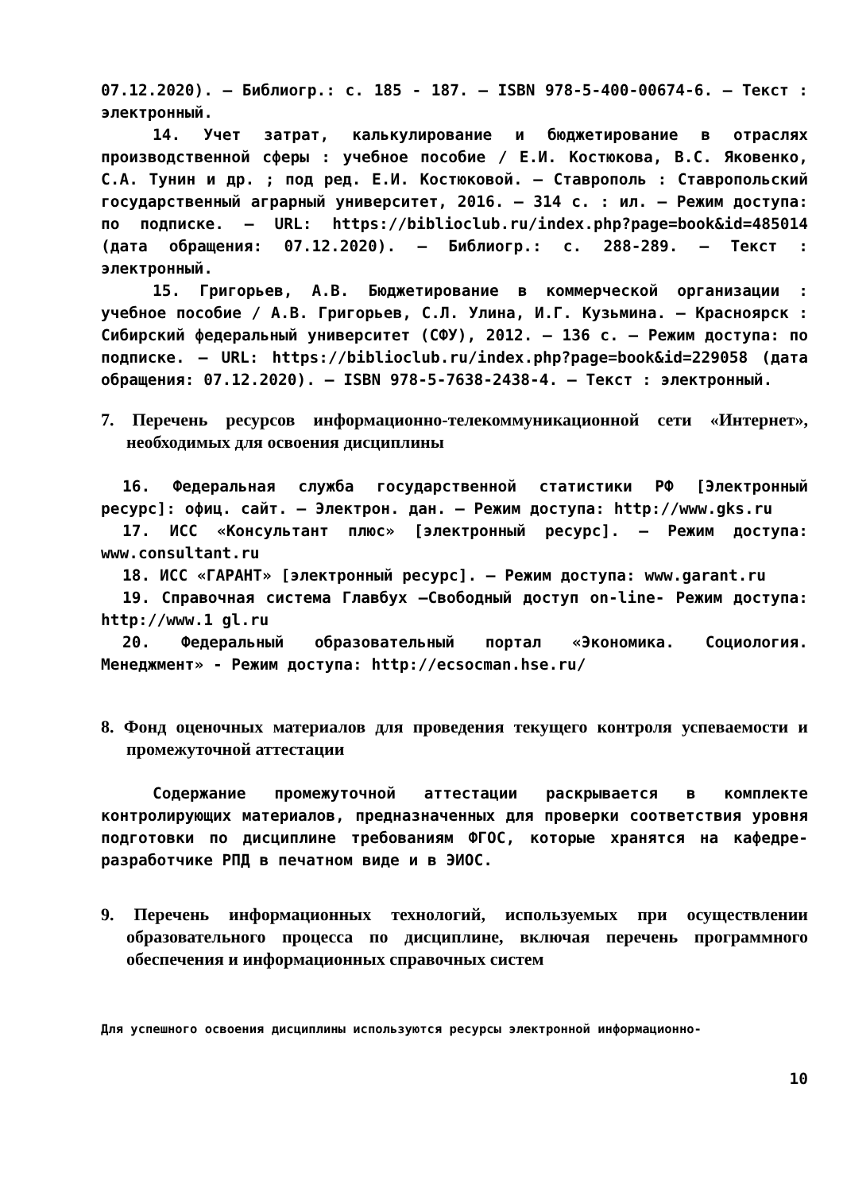07.12.2020). – Библиогр.: с. 185 - 187. – ISBN 978-5-400-00674-6. – Текст : электронный.
14. Учет затрат, калькулирование и бюджетирование в отраслях производственной сферы : учебное пособие / Е.И. Костюкова, В.С. Яковенко, С.А. Тунин и др. ; под ред. Е.И. Костюковой. – Ставрополь : Ставропольский государственный аграрный университет, 2016. – 314 с. : ил. – Режим доступа: по подписке. – URL: https://biblioclub.ru/index.php?page=book&id=485014 (дата обращения: 07.12.2020). – Библиогр.: с. 288-289. – Текст : электронный.
15. Григорьев, А.В. Бюджетирование в коммерческой организации : учебное пособие / А.В. Григорьев, С.Л. Улина, И.Г. Кузьмина. – Красноярск : Сибирский федеральный университет (СФУ), 2012. – 136 с. – Режим доступа: по подписке. – URL: https://biblioclub.ru/index.php?page=book&id=229058 (дата обращения: 07.12.2020). – ISBN 978-5-7638-2438-4. – Текст : электронный.
7. Перечень ресурсов информационно-телекоммуникационной сети «Интернет», необходимых для освоения дисциплины
16. Федеральная служба государственной статистики РФ [Электронный ресурс]: офиц. сайт. – Электрон. дан. – Режим доступа: http://www.gks.ru
17. ИСС «Консультант плюс» [электронный ресурс]. – Режим доступа: www.consultant.ru
18. ИСС «ГАРАНТ» [электронный ресурс]. – Режим доступа: www.garant.ru
19. Справочная система Главбух –Свободный доступ on-line- Режим доступа: http://www.1 gl.ru
20. Федеральный образовательный портал «Экономика. Социология. Менеджмент» - Режим доступа: http://ecsocman.hse.ru/
8. Фонд оценочных материалов для проведения текущего контроля успеваемости и промежуточной аттестации
Содержание промежуточной аттестации раскрывается в комплекте контролирующих материалов, предназначенных для проверки соответствия уровня подготовки по дисциплине требованиям ФГОС, которые хранятся на кафедре-разработчике РПД в печатном виде и в ЭИОС.
9. Перечень информационных технологий, используемых при осуществлении образовательного процесса по дисциплине, включая перечень программного обеспечения и информационных справочных систем
Для успешного освоения дисциплины используются ресурсы электронной информационно-
10